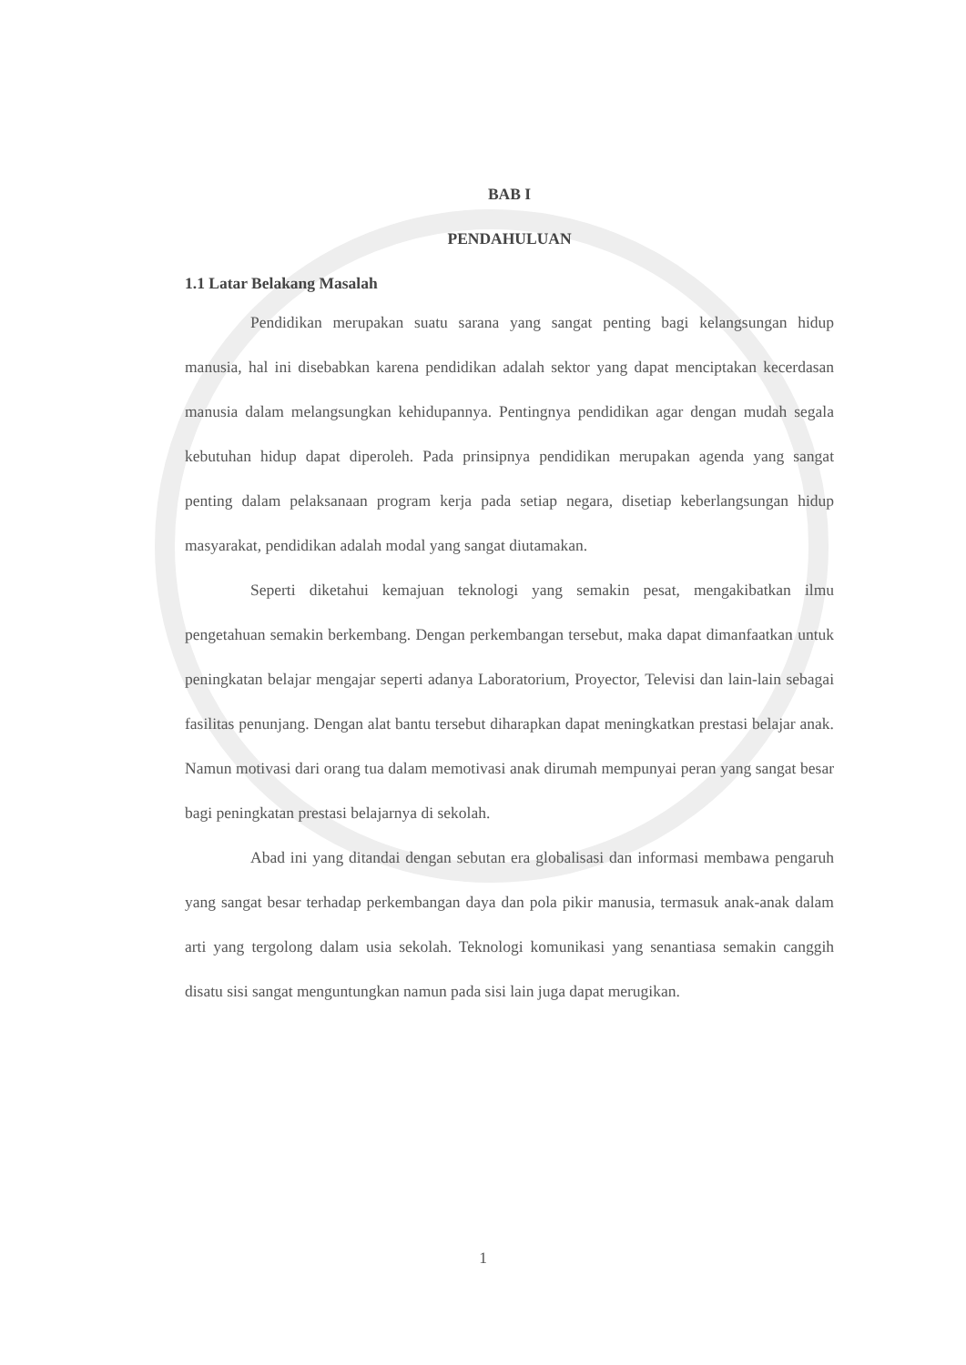BAB I
PENDAHULUAN
1.1 Latar Belakang Masalah
Pendidikan merupakan suatu sarana yang sangat penting bagi kelangsungan hidup manusia, hal ini disebabkan karena pendidikan adalah sektor yang dapat menciptakan kecerdasan manusia dalam melangsungkan kehidupannya. Pentingnya pendidikan agar dengan mudah segala kebutuhan hidup dapat diperoleh. Pada prinsipnya pendidikan merupakan agenda yang sangat penting dalam pelaksanaan program kerja pada setiap negara, disetiap keberlangsungan hidup masyarakat, pendidikan adalah modal yang sangat diutamakan.
Seperti diketahui kemajuan teknologi yang semakin pesat, mengakibatkan ilmu pengetahuan semakin berkembang. Dengan perkembangan tersebut, maka dapat dimanfaatkan untuk peningkatan belajar mengajar seperti adanya Laboratorium, Proyector, Televisi dan lain-lain sebagai fasilitas penunjang. Dengan alat bantu tersebut diharapkan dapat meningkatkan prestasi belajar anak. Namun motivasi dari orang tua dalam memotivasi anak dirumah mempunyai peran yang sangat besar bagi peningkatan prestasi belajarnya di sekolah.
Abad ini yang ditandai dengan sebutan era globalisasi dan informasi membawa pengaruh yang sangat besar terhadap perkembangan daya dan pola pikir manusia, termasuk anak-anak dalam arti yang tergolong dalam usia sekolah. Teknologi komunikasi yang senantiasa semakin canggih disatu sisi sangat menguntungkan namun pada sisi lain juga dapat merugikan.
1